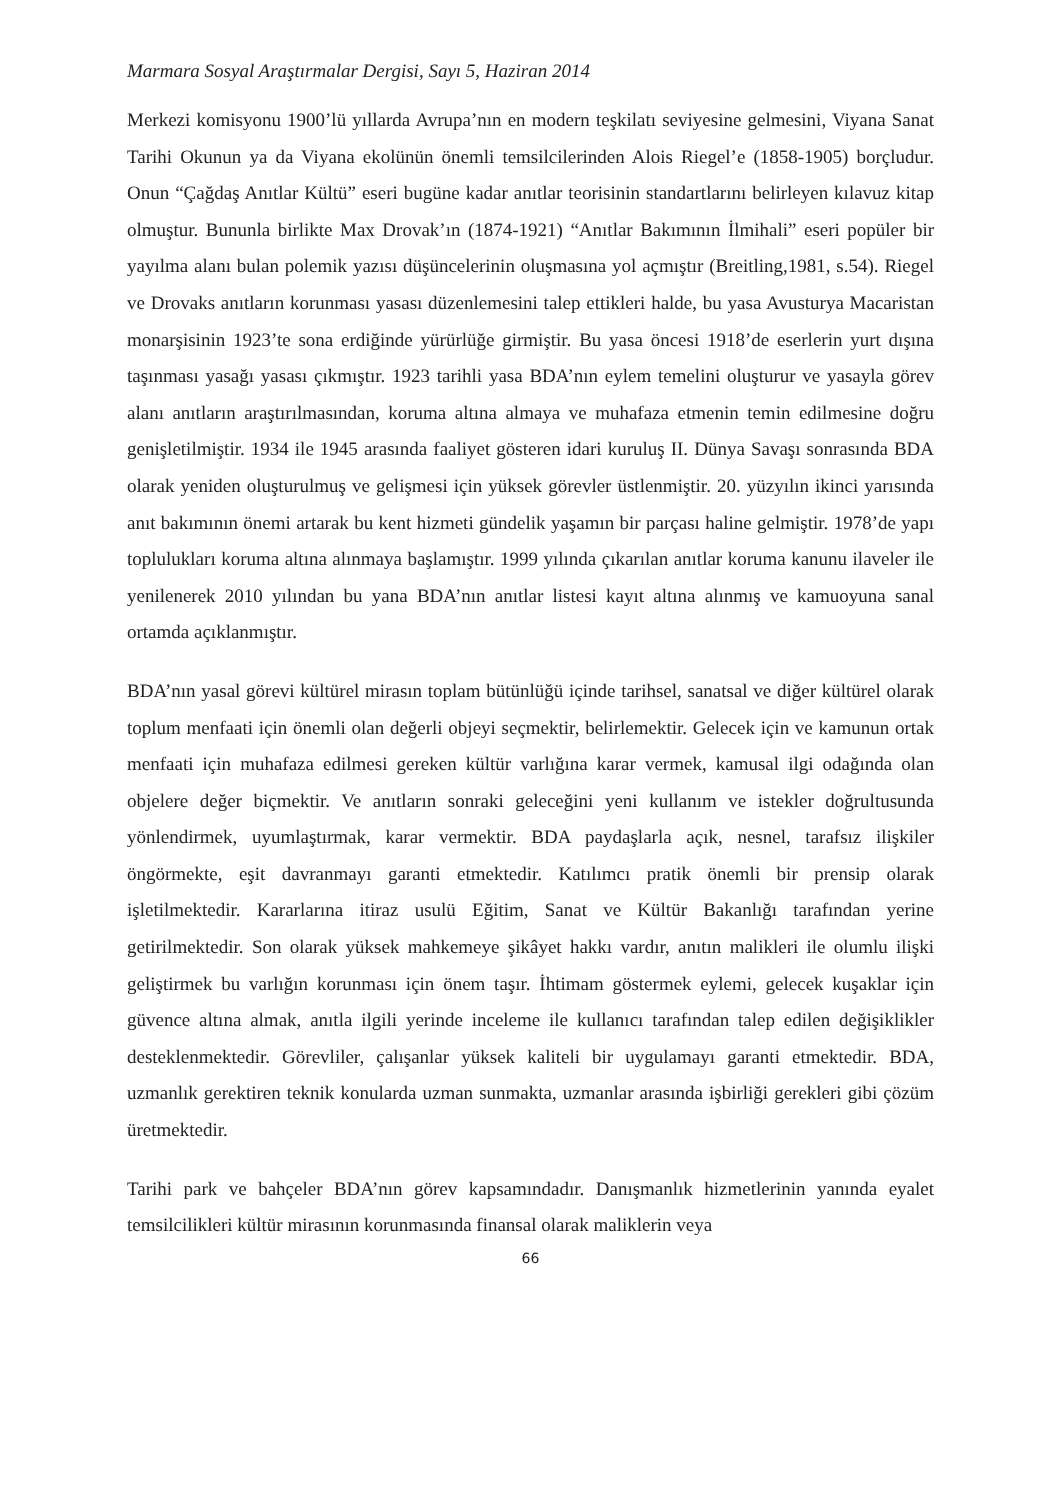Marmara Sosyal Araştırmalar Dergisi, Sayı 5, Haziran 2014
Merkezi komisyonu 1900’lü yıllarda Avrupa’nın en modern teşkilatı seviyesine gelmesini, Viyana Sanat Tarihi Okunun ya da Viyana ekolünün önemli temsilcilerinden Alois Riegel’e (1858-1905) borçludur. Onun “Çağdaş Anıtlar Kültü” eseri bugüne kadar anıtlar teorisinin standartlarını belirleyen kılavuz kitap olmuştur. Bununla birlikte Max Drovak’ın (1874-1921) “Anıtlar Bakımının İlmihali” eseri popüler bir yayılma alanı bulan polemik yazısı düşüncelerinin oluşmasına yol açmıştır (Breitling,1981, s.54). Riegel ve Drovaks anıtların korunması yasası düzenlemesini talep ettikleri halde, bu yasa Avusturya Macaristan monarşisinin 1923’te sona erdiğinde yürürlüğe girmiştir. Bu yasa öncesi 1918’de eserlerin yurt dışına taşınması yasağı yasası çıkmıştır. 1923 tarihli yasa BDA’nın eylem temelini oluşturur ve yasayla görev alanı anıtların araştırılmasından, koruma altına almaya ve muhafaza etmenin temin edilmesine doğru genişletilmiştir. 1934 ile 1945 arasında faaliyet gösteren idari kuruluş II. Dünya Savaşı sonrasında BDA olarak yeniden oluşturulmuş ve gelişmesi için yüksek görevler üstlenmiştir. 20. yüzyılın ikinci yarısında anıt bakımının önemi artarak bu kent hizmeti gündelik yaşamın bir parçası haline gelmiştir. 1978’de yapı toplulukları koruma altına alınmaya başlamıştır. 1999 yılında çıkarılan anıtlar koruma kanunu ilaveler ile yenilenerek 2010 yılından bu yana BDA’nın anıtlar listesi kayıt altına alınmış ve kamuoyuna sanal ortamda açıklanmıştır.
BDA’nın yasal görevi kültürel mirasın toplam bütünlüğü içinde tarihsel, sanatsal ve diğer kültürel olarak toplum menfaati için önemli olan değerli objeyi seçmektir, belirlemektir. Gelecek için ve kamunun ortak menfaati için muhafaza edilmesi gereken kültür varlığına karar vermek, kamusal ilgi odağında olan objelere değer biçmektir. Ve anıtların sonraki geleceğini yeni kullanım ve istekler doğrultusunda yönlendirmek, uyumlaştırmak, karar vermektir. BDA paydaşlarla açık, nesnel, tarafsız ilişkiler öngörmekte, eşit davranmayı garanti etmektedir. Katılımcı pratik önemli bir prensip olarak işletilmektedir. Kararlarına itiraz usulü Eğitim, Sanat ve Kültür Bakanlığı tarafından yerine getirilmektedir. Son olarak yüksek mahkemeye şikâyet hakkı vardır, anıtın malikleri ile olumlu ilişki geliştirmek bu varlığın korunması için önem taşır. İhtimam göstermek eylemi, gelecek kuşaklar için güvence altına almak, anıtla ilgili yerinde inceleme ile kullanıcı tarafından talep edilen değişiklikler desteklenmektedir. Görevliler, çalışanlar yüksek kaliteli bir uygulamayı garanti etmektedir. BDA, uzmanlık gerektiren teknik konularda uzman sunmakta, uzmanlar arasında işbirliği gerekleri gibi çözüm üretmektedir.
Tarihi park ve bahçeler BDA’nın görev kapsamındadır. Danışmanlık hizmetlerinin yanında eyalet temsilcilikleri kültür mirasının korunmasında finansal olarak maliklerin veya
66